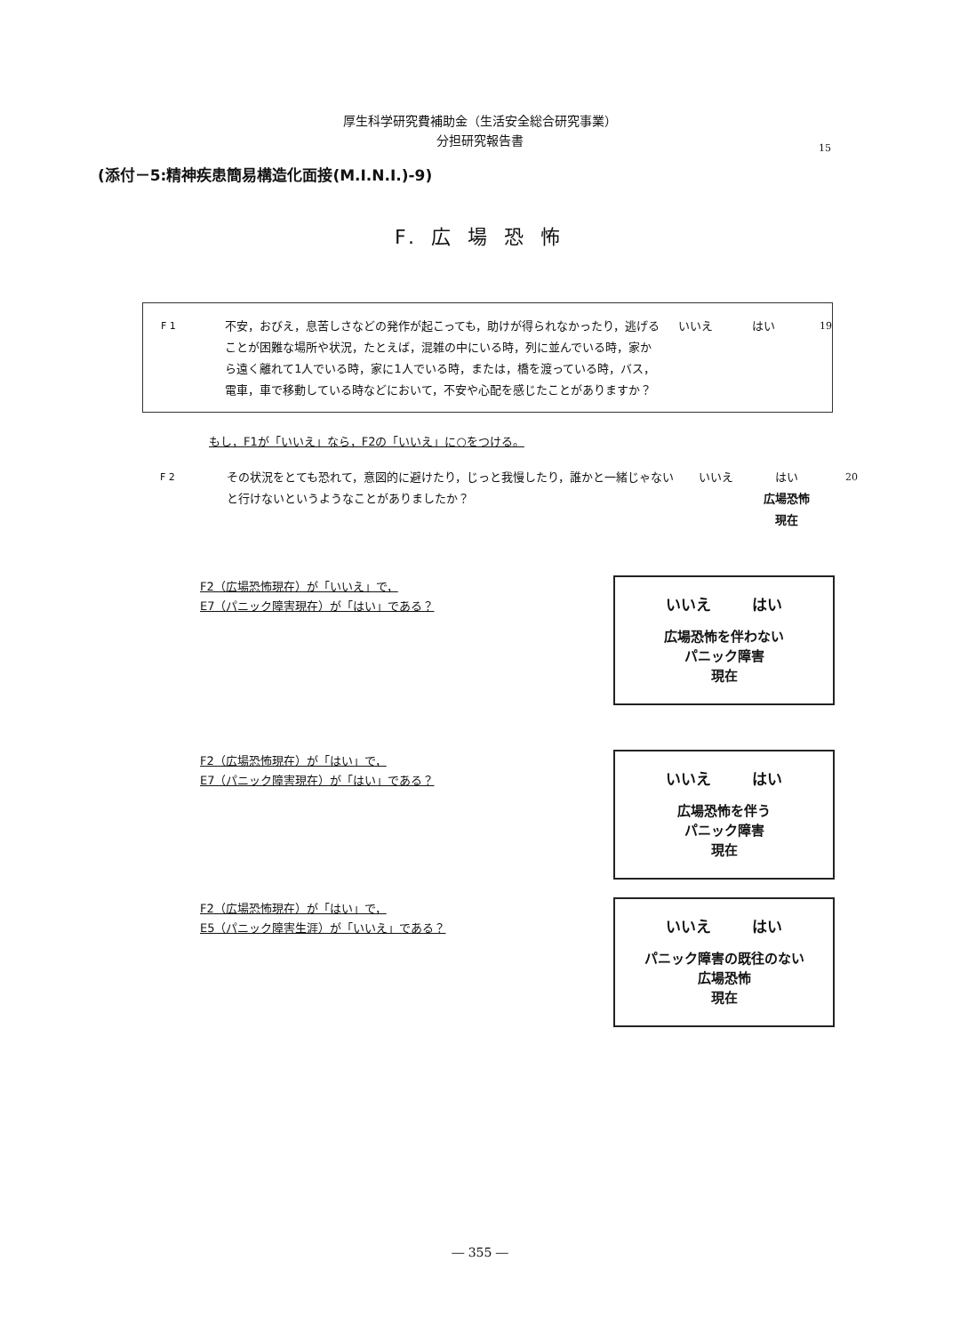厚生科学研究費補助金（生活安全総合研究事業）
分担研究報告書
15
(添付－5:精神疾患簡易構造化面接(M.I.N.I.)-9)
F. 広 場 恐 怖
F 1
不安，おびえ，息苦しさなどの発作が起こっても，助けが得られなかったり，逃げることが困難な場所や状況，たとえば，混雑の中にいる時，列に並んでいる時，家から遠く離れて1人でいる時，家に1人でいる時，または，橋を渡っている時，バス，電車，車で移動している時などにおいて，不安や心配を感じたことがありますか？
いいえ はい
19
もし，F1が「いいえ」なら，F2の「いいえ」に○をつける。
F 2
その状況をとても恐れて，意図的に避けたり，じっと我慢したり，誰かと一緒じゃないと行けないというようなことがありましたか？
いいえ はい
広場恐怖
現在
20
F2（広場恐怖現在）が「いいえ」で，
E7（パニック障害現在）が「はい」である？
いいえ はい
広場恐怖を伴わない
パニック障害
現在
F2（広場恐怖現在）が「はい」で，
E7（パニック障害現在）が「はい」である？
いいえ はい
広場恐怖を伴う
パニック障害
現在
F2（広場恐怖現在）が「はい」で，
E5（パニック障害生涯）が「いいえ」である？
いいえ はい
パニック障害の既往のない
広場恐怖
現在
― 355 ―